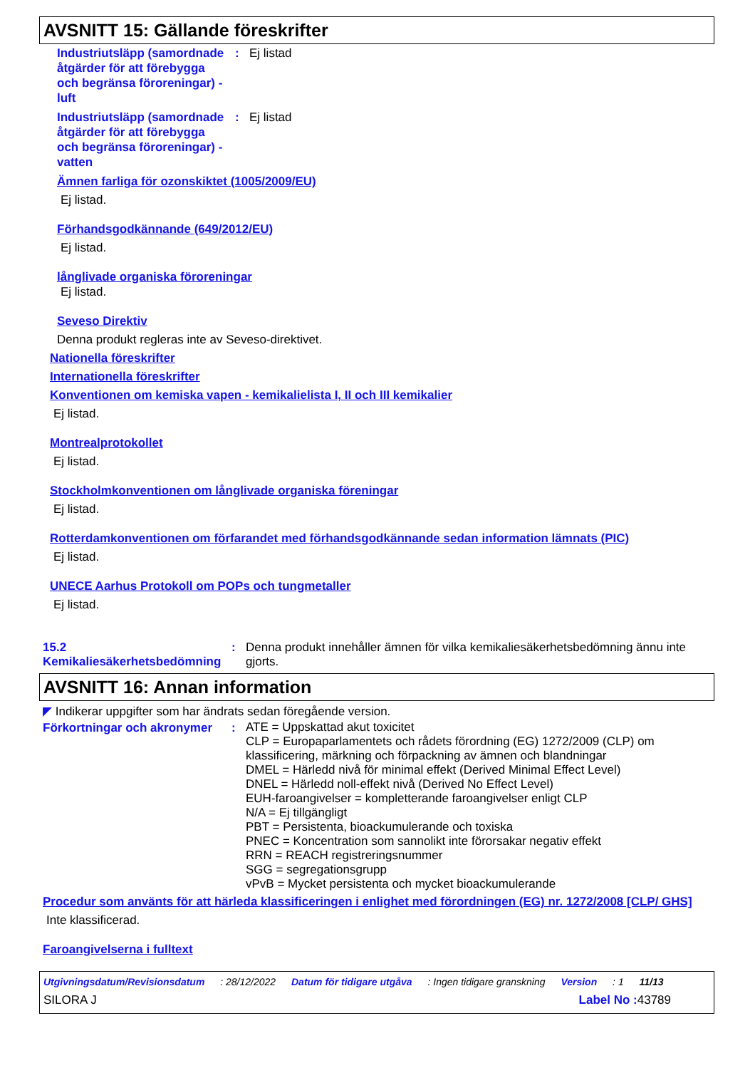AVSNITT 15: Gällande föreskrifter
Industriutsläpp (samordnade åtgärder för att förebygga och begränsa föroreningar) - luft
: Ej listad
Industriutsläpp (samordnade åtgärder för att förebygga och begränsa föroreningar) - vatten
: Ej listad
Ämnen farliga för ozonskiktet (1005/2009/EU)
Ej listad.
Förhandsgodkännande (649/2012/EU)
Ej listad.
långlivade organiska föroreningar
Ej listad.
Seveso Direktiv
Denna produkt regleras inte av Seveso-direktivet.
Nationella föreskrifter
Internationella föreskrifter
Konventionen om kemiska vapen - kemikalielista I, II och III kemikalier
Ej listad.
Montrealprotokollet
Ej listad.
Stockholmkonventionen om långlivade organiska föreningar
Ej listad.
Rotterdamkonventionen om förfarandet med förhandsgodkännande sedan information lämnats (PIC)
Ej listad.
UNECE Aarhus Protokoll om POPs och tungmetaller
Ej listad.
15.2 Kemikaliesäkerhetsbedömning
: Denna produkt innehåller ämnen för vilka kemikaliesäkerhetsbedömning ännu inte gjorts.
AVSNITT 16: Annan information
◤ Indikerar uppgifter som har ändrats sedan föregående version.
Förkortningar och akronymer
:
ATE = Uppskattad akut toxicitet
CLP = Europaparlamentets och rådets förordning (EG) 1272/2009 (CLP) om klassificering, märkning och förpackning av ämnen och blandningar
DMEL = Härledd nivå för minimal effekt (Derived Minimal Effect Level)
DNEL = Härledd noll-effekt nivå (Derived No Effect Level)
EUH-faroangivelser = kompletterande faroangivelser enligt CLP
N/A = Ej tillgängligt
PBT = Persistenta, bioackumulerande och toxiska
PNEC = Koncentration som sannolikt inte förorsakar negativ effekt
RRN = REACH registreringsnummer
SGG = segregationsgrupp
vPvB = Mycket persistenta och mycket bioackumulerande
Procedur som använts för att härleda klassificeringen i enlighet med förordningen (EG) nr. 1272/2008 [CLP/ GHS]
Inte klassificerad.
Faroangivelserna i fulltext
Utgivningsdatum/Revisionsdatum : 28/12/2022 Datum för tidigare utgåva : Ingen tidigare granskning Version : 1 11/13
SILORA J Label No : 43789